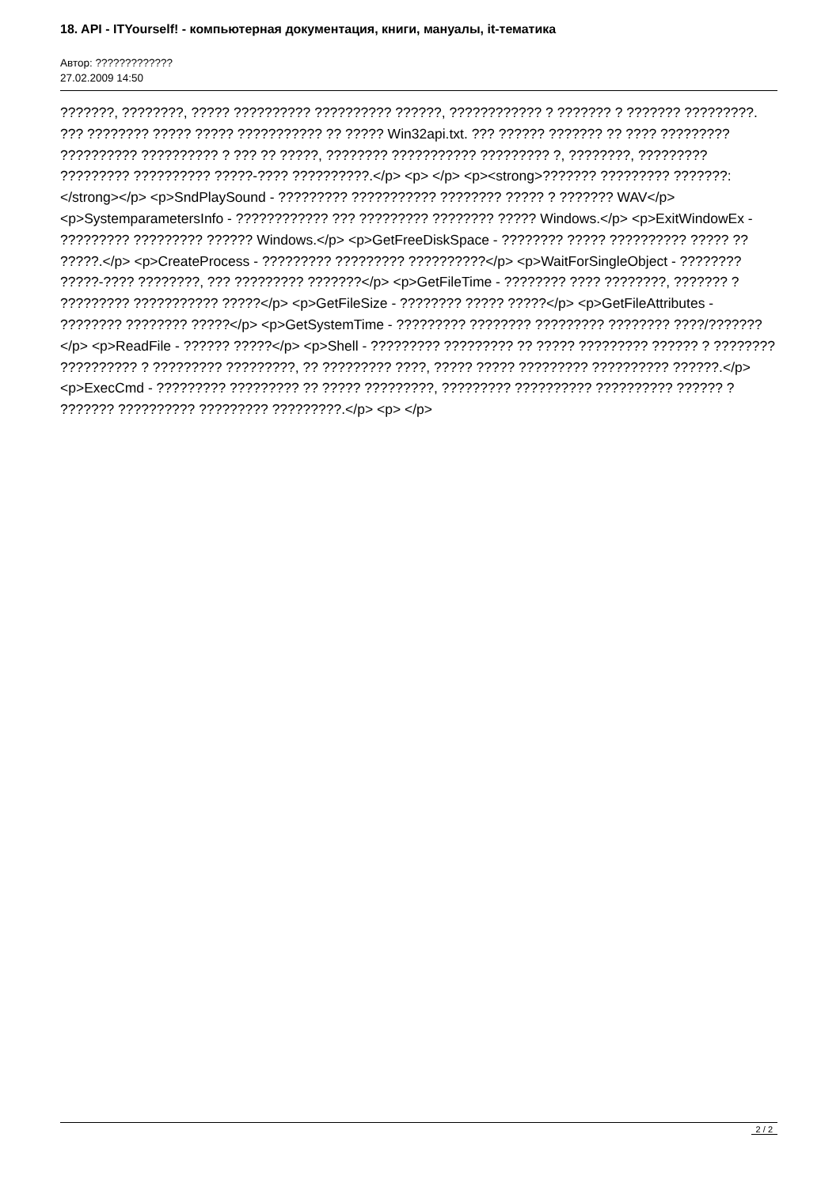18. API - ITYourself! - компьютерная документация, книги, мануалы, it-тематика
Автор: ?????????????
27.02.2009 14:50
???????, ????????, ????? ?????????? ?????????? ??????, ???????????? ? ??????? ? ??????? ?????????. ??? ???????? ????? ????? ??????????? ?? ????? Win32api.txt. ??? ?????? ??????? ?? ???? ????????? ?????????? ?????????? ? ??? ?? ?????, ???????? ??????????? ????????? ?, ????????, ????????? ????????? ?????????? ?????-???? ??????????.</p> <p> </p> <p><strong>??????? ????????? ???????:</strong></p> <p>SndPlaySound - ????????? ??????????? ???????? ????? ? ??????? WAV</p> <p>SystemparametersInfo - ???????????? ??? ????????? ???????? ????? Windows.</p> <p>ExitWindowEx - ????????? ????????? ?????? Windows.</p> <p>GetFreeDiskSpace - ???????? ????? ?????????? ????? ?? ?????.</p> <p>CreateProcess - ????????? ????????? ??????????</p> <p>WaitForSingleObject - ???????? ?????-???? ????????, ??? ????????? ???????</p> <p>GetFileTime - ???????? ???? ????????, ??????? ? ????????? ??????????? ?????</p> <p>GetFileSize - ???????? ????? ?????</p> <p>GetFileAttributes - ???????? ???????? ?????</p> <p>GetSystemTime - ????????? ???????? ????????? ???????? ????/???????</p> <p>ReadFile - ?????? ?????</p> <p>Shell - ????????? ????????? ?? ????? ????????? ?????? ? ???????? ?????????? ? ????????? ?????????, ?? ????????? ????, ????? ????? ????????? ?????????? ??????.</p> <p>ExecCmd - ????????? ????????? ?? ????? ?????????, ????????? ?????????? ?????????? ?????? ? ??????? ?????????? ????????? ?????????.</p> <p> </p>
2 / 2